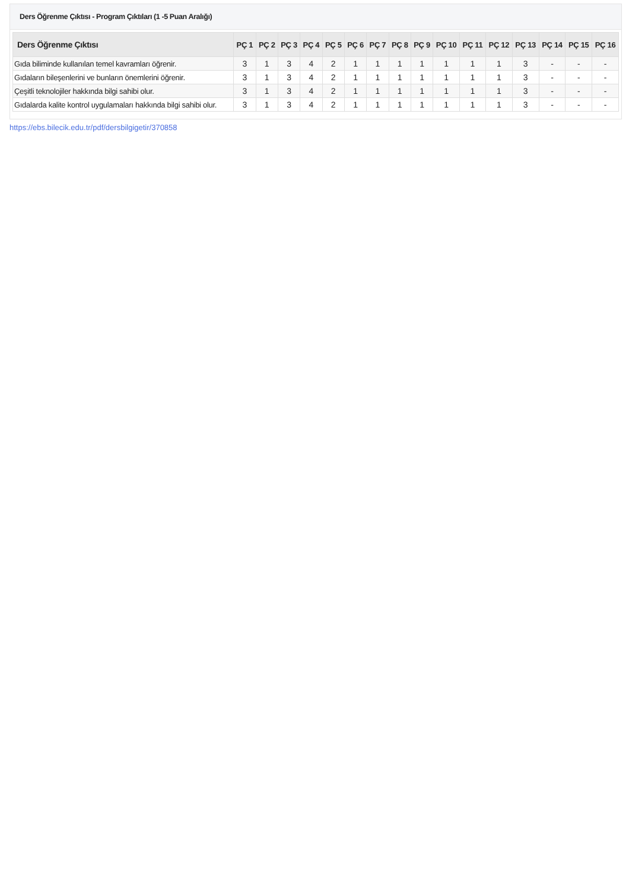Ders Öğrenme Çıktısı - Program Çıktıları (1 -5 Puan Aralığı)
| Ders Öğrenme Çıktısı | PÇ 1 | PÇ 2 | PÇ 3 | PÇ 4 | PÇ 5 | PÇ 6 | PÇ 7 | PÇ 8 | PÇ 9 | PÇ 10 | PÇ 11 | PÇ 12 | PÇ 13 | PÇ 14 | PÇ 15 | PÇ 16 |
| --- | --- | --- | --- | --- | --- | --- | --- | --- | --- | --- | --- | --- | --- | --- | --- | --- |
| Gıda biliminde kullanılan temel kavramları öğrenir. | 3 | 1 | 3 | 4 | 2 | 1 | 1 | 1 | 1 | 1 | 1 | 1 | 3 | - | - | - |
| Gıdaların bileşenlerini ve bunların önemlerini öğrenir. | 3 | 1 | 3 | 4 | 2 | 1 | 1 | 1 | 1 | 1 | 1 | 1 | 3 | - | - | - |
| Çeşitli teknolojiler hakkında bilgi sahibi olur. | 3 | 1 | 3 | 4 | 2 | 1 | 1 | 1 | 1 | 1 | 1 | 1 | 3 | - | - | - |
| Gıdalarda kalite kontrol uygulamaları hakkında bilgi sahibi olur. | 3 | 1 | 3 | 4 | 2 | 1 | 1 | 1 | 1 | 1 | 1 | 1 | 3 | - | - | - |
https://ebs.bilecik.edu.tr/pdf/dersbilgigetir/370858